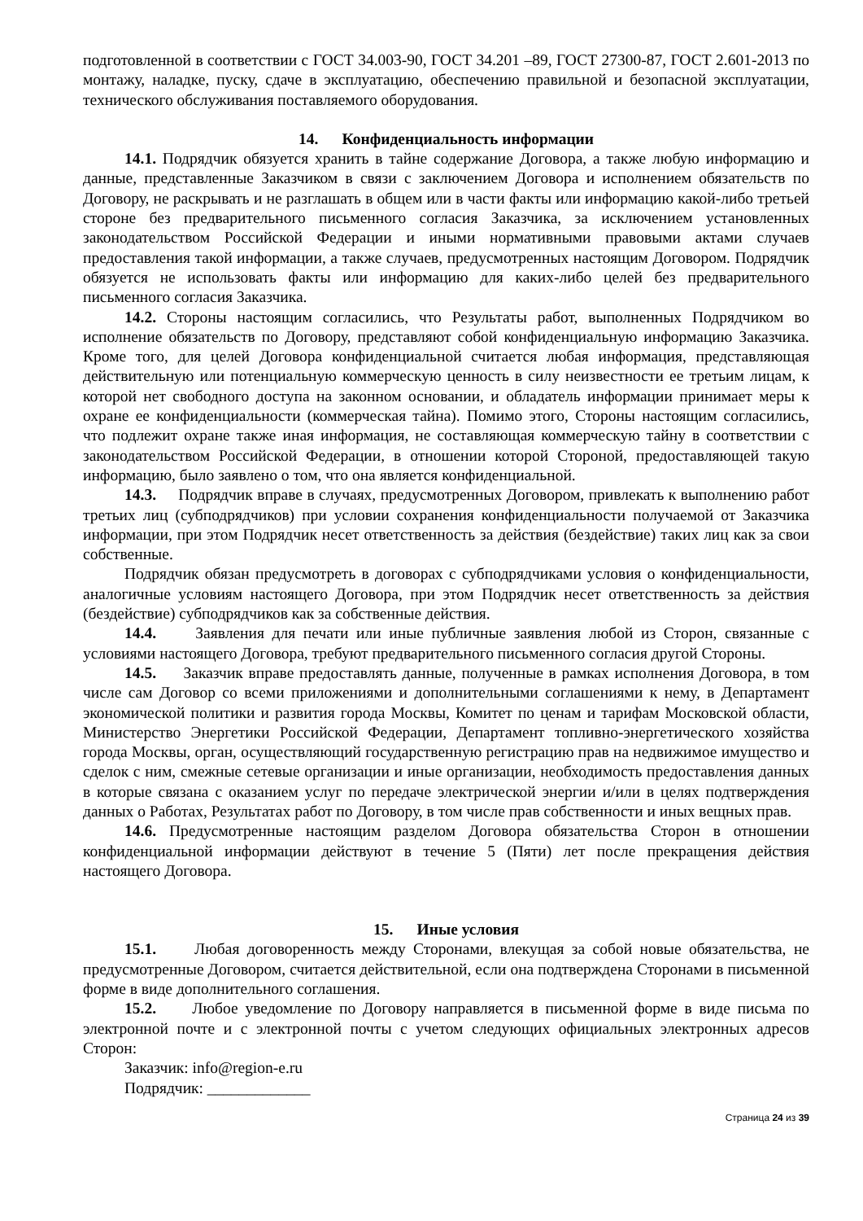подготовленной в соответствии с ГОСТ 34.003-90, ГОСТ 34.201 –89, ГОСТ 27300-87, ГОСТ 2.601-2013 по монтажу, наладке, пуску, сдаче в эксплуатацию, обеспечению правильной и безопасной эксплуатации, технического обслуживания поставляемого оборудования.
14. Конфиденциальность информации
14.1. Подрядчик обязуется хранить в тайне содержание Договора, а также любую информацию и данные, представленные Заказчиком в связи с заключением Договора и исполнением обязательств по Договору, не раскрывать и не разглашать в общем или в части факты или информацию какой-либо третьей стороне без предварительного письменного согласия Заказчика, за исключением установленных законодательством Российской Федерации и иными нормативными правовыми актами случаев предоставления такой информации, а также случаев, предусмотренных настоящим Договором. Подрядчик обязуется не использовать факты или информацию для каких-либо целей без предварительного письменного согласия Заказчика.
14.2. Стороны настоящим согласились, что Результаты работ, выполненных Подрядчиком во исполнение обязательств по Договору, представляют собой конфиденциальную информацию Заказчика. Кроме того, для целей Договора конфиденциальной считается любая информация, представляющая действительную или потенциальную коммерческую ценность в силу неизвестности ее третьим лицам, к которой нет свободного доступа на законном основании, и обладатель информации принимает меры к охране ее конфиденциальности (коммерческая тайна). Помимо этого, Стороны настоящим согласились, что подлежит охране также иная информация, не составляющая коммерческую тайну в соответствии с законодательством Российской Федерации, в отношении которой Стороной, предоставляющей такую информацию, было заявлено о том, что она является конфиденциальной.
14.3. Подрядчик вправе в случаях, предусмотренных Договором, привлекать к выполнению работ третьих лиц (субподрядчиков) при условии сохранения конфиденциальности получаемой от Заказчика информации, при этом Подрядчик несет ответственность за действия (бездействие) таких лиц как за свои собственные.
Подрядчик обязан предусмотреть в договорах с субподрядчиками условия о конфиденциальности, аналогичные условиям настоящего Договора, при этом Подрядчик несет ответственность за действия (бездействие) субподрядчиков как за собственные действия.
14.4. Заявления для печати или иные публичные заявления любой из Сторон, связанные с условиями настоящего Договора, требуют предварительного письменного согласия другой Стороны.
14.5. Заказчик вправе предоставлять данные, полученные в рамках исполнения Договора, в том числе сам Договор со всеми приложениями и дополнительными соглашениями к нему, в Департамент экономической политики и развития города Москвы, Комитет по ценам и тарифам Московской области, Министерство Энергетики Российской Федерации, Департамент топливно-энергетического хозяйства города Москвы, орган, осуществляющий государственную регистрацию прав на недвижимое имущество и сделок с ним, смежные сетевые организации и иные организации, необходимость предоставления данных в которые связана с оказанием услуг по передаче электрической энергии и/или в целях подтверждения данных о Работах, Результатах работ по Договору, в том числе прав собственности и иных вещных прав.
14.6. Предусмотренные настоящим разделом Договора обязательства Сторон в отношении конфиденциальной информации действуют в течение 5 (Пяти) лет после прекращения действия настоящего Договора.
15. Иные условия
15.1. Любая договоренность между Сторонами, влекущая за собой новые обязательства, не предусмотренные Договором, считается действительной, если она подтверждена Сторонами в письменной форме в виде дополнительного соглашения.
15.2. Любое уведомление по Договору направляется в письменной форме в виде письма по электронной почте и с электронной почты с учетом следующих официальных электронных адресов Сторон:
Заказчик: info@region-e.ru
Подрядчик: _____________
Страница 24 из 39